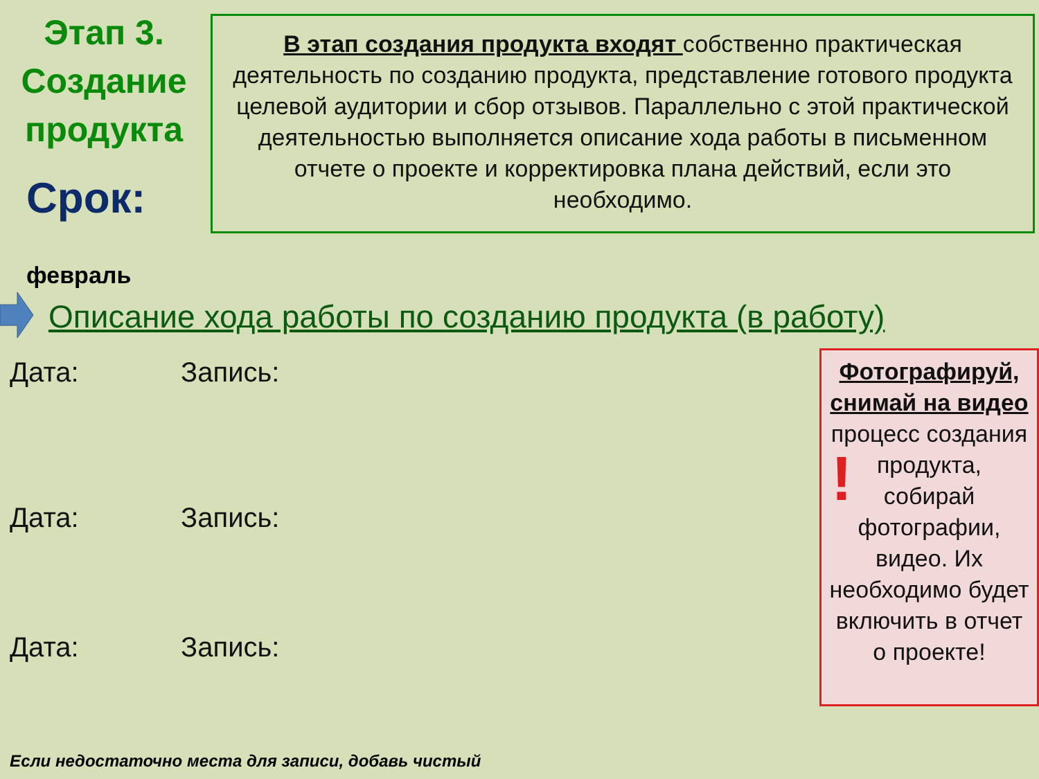Этап 3. Создание продукта
Срок:
В этап создания продукта входят собственно практическая деятельность по созданию продукта, представление готового продукта целевой аудитории и сбор отзывов. Параллельно с этой практической деятельностью выполняется описание хода работы в письменном отчете о проекте и корректировка плана действий, если это необходимо.
февраль
Описание хода работы по созданию продукта (в работу)
Дата: Запись:
Дата: Запись:
Дата: Запись:
Фотографируй, снимай на видео процесс создания продукта, собирай фотографии, видео. Их необходимо будет включить в отчет о проекте!
!
Если недостаточно места для записи, добавь чистый